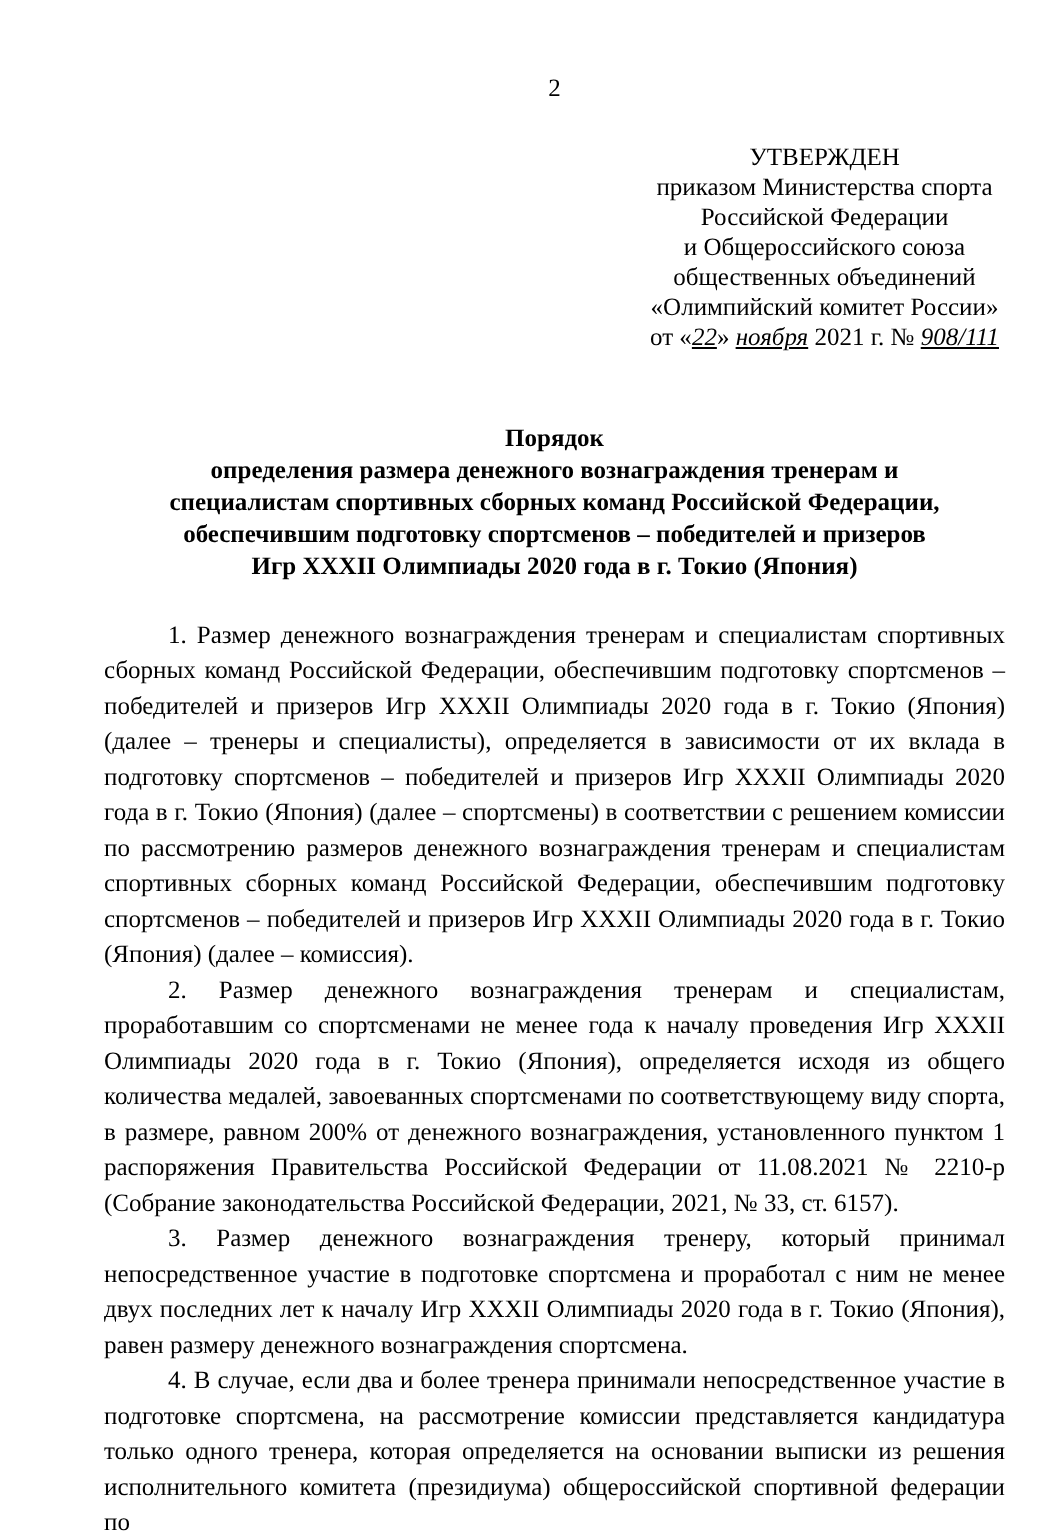2
УТВЕРЖДЕН
приказом Министерства спорта
Российской Федерации
и Общероссийского союза
общественных объединений
«Олимпийский комитет России»
от «22» ноября 2021 г. № 908/111
Порядок
определения размера денежного вознаграждения тренерам и
специалистам спортивных сборных команд Российской Федерации,
обеспечившим подготовку спортсменов – победителей и призеров
Игр XXXII Олимпиады 2020 года в г. Токио (Япония)
1. Размер денежного вознаграждения тренерам и специалистам спортивных сборных команд Российской Федерации, обеспечившим подготовку спортсменов – победителей и призеров Игр XXXII Олимпиады 2020 года в г. Токио (Япония) (далее – тренеры и специалисты), определяется в зависимости от их вклада в подготовку спортсменов – победителей и призеров Игр XXXII Олимпиады 2020 года в г. Токио (Япония) (далее – спортсмены) в соответствии с решением комиссии по рассмотрению размеров денежного вознаграждения тренерам и специалистам спортивных сборных команд Российской Федерации, обеспечившим подготовку спортсменов – победителей и призеров Игр XXXII Олимпиады 2020 года в г. Токио (Япония) (далее – комиссия).
2. Размер денежного вознаграждения тренерам и специалистам, проработавшим со спортсменами не менее года к началу проведения Игр XXXII Олимпиады 2020 года в г. Токио (Япония), определяется исходя из общего количества медалей, завоеванных спортсменами по соответствующему виду спорта, в размере, равном 200% от денежного вознаграждения, установленного пунктом 1 распоряжения Правительства Российской Федерации от 11.08.2021 № 2210-р (Собрание законодательства Российской Федерации, 2021, № 33, ст. 6157).
3. Размер денежного вознаграждения тренеру, который принимал непосредственное участие в подготовке спортсмена и проработал с ним не менее двух последних лет к началу Игр XXXII Олимпиады 2020 года в г. Токио (Япония), равен размеру денежного вознаграждения спортсмена.
4. В случае, если два и более тренера принимали непосредственное участие в подготовке спортсмена, на рассмотрение комиссии представляется кандидатура только одного тренера, которая определяется на основании выписки из решения исполнительного комитета (президиума) общероссийской спортивной федерации по